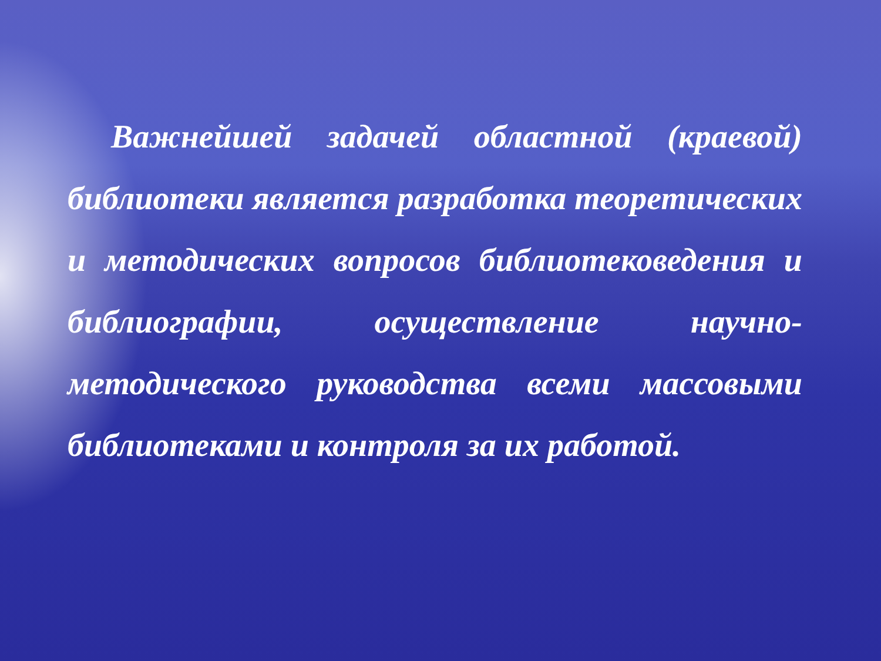Важнейшей задачей областной (краевой) библиотеки является разработка теоретических и методических вопросов библиотековедения и библиографии, осуществление научно-методического руководства всеми массовыми библиотеками и контроля за их работой.